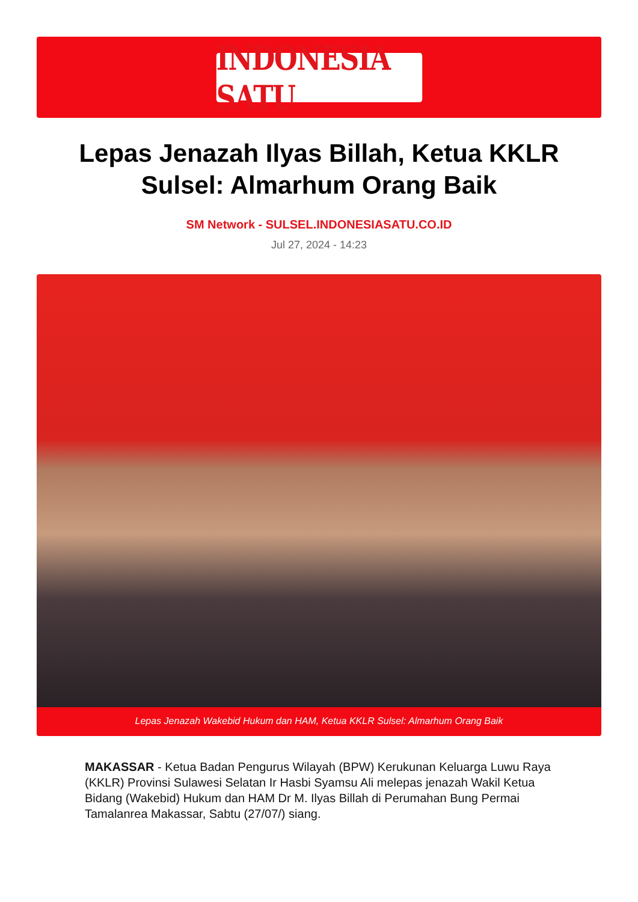INDONESIA SATU
Lepas Jenazah Ilyas Billah, Ketua KKLR Sulsel: Almarhum Orang Baik
SM Network - SULSEL.INDONESIASATU.CO.ID
Jul 27, 2024 - 14:23
Lepas Jenazah Wakebid Hukum dan HAM, Ketua KKLR Sulsel: Almarhum Orang Baik
MAKASSAR - Ketua Badan Pengurus Wilayah (BPW) Kerukunan Keluarga Luwu Raya (KKLR) Provinsi Sulawesi Selatan Ir Hasbi Syamsu Ali melepas jenazah Wakil Ketua Bidang (Wakebid) Hukum dan HAM Dr M. Ilyas Billah di Perumahan Bung Permai Tamalanrea Makassar, Sabtu (27/07/) siang.